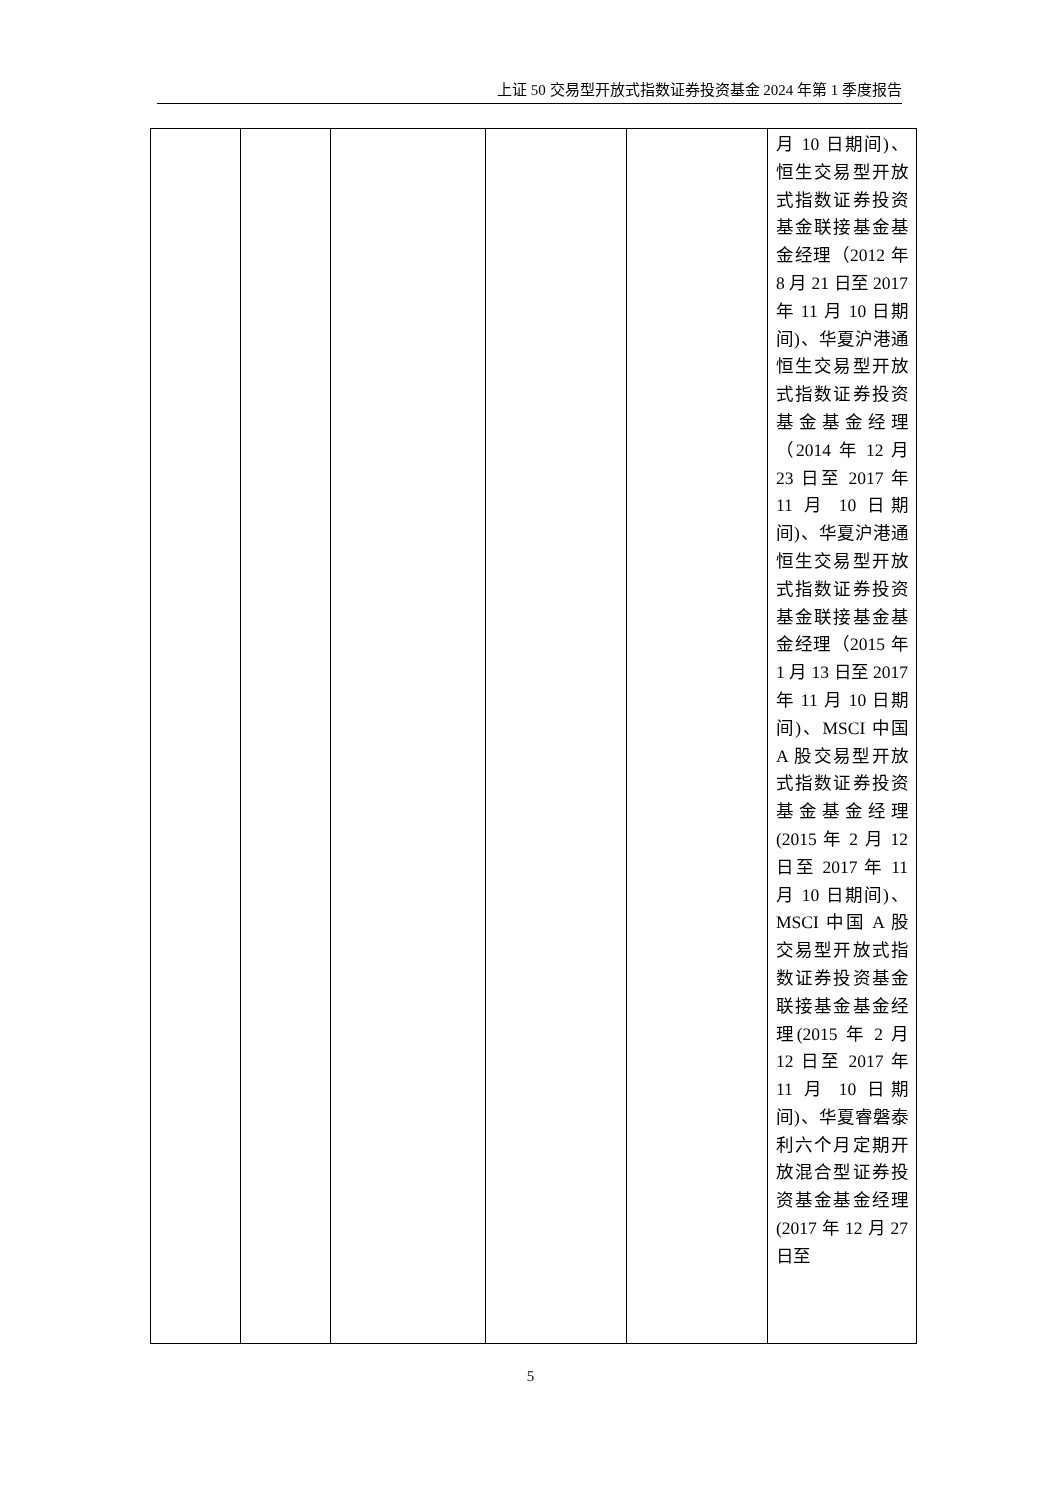上证 50 交易型开放式指数证券投资基金 2024 年第 1 季度报告
| | | | | | 月 10 日期间)、恒生交易型开放式指数证券投资基金联接基金基金经理（2012 年 8 月 21 日至 2017 年 11 月 10 日期间)、华夏沪港通恒生交易型开放式指数证券投资基金基金经理（2014 年 12 月 23 日至 2017 年 11 月 10 日期间)、华夏沪港通恒生交易型开放式指数证券投资基金联接基金基金经理（2015 年 1 月 13 日至 2017 年 11 月 10 日期间)、MSCI 中国 A 股交易型开放式指数证券投资基金基金经理(2015 年 2 月 12 日至 2017 年 11 月 10 日期间)、MSCI 中国 A 股交易型开放式指数证券投资基金联接基金基金经理(2015 年 2 月 12 日至 2017 年 11 月 10 日期间)、华夏睿磐泰利六个月定期开放混合型证券投资基金基金经理(2017 年 12 月 27 日至 |
5